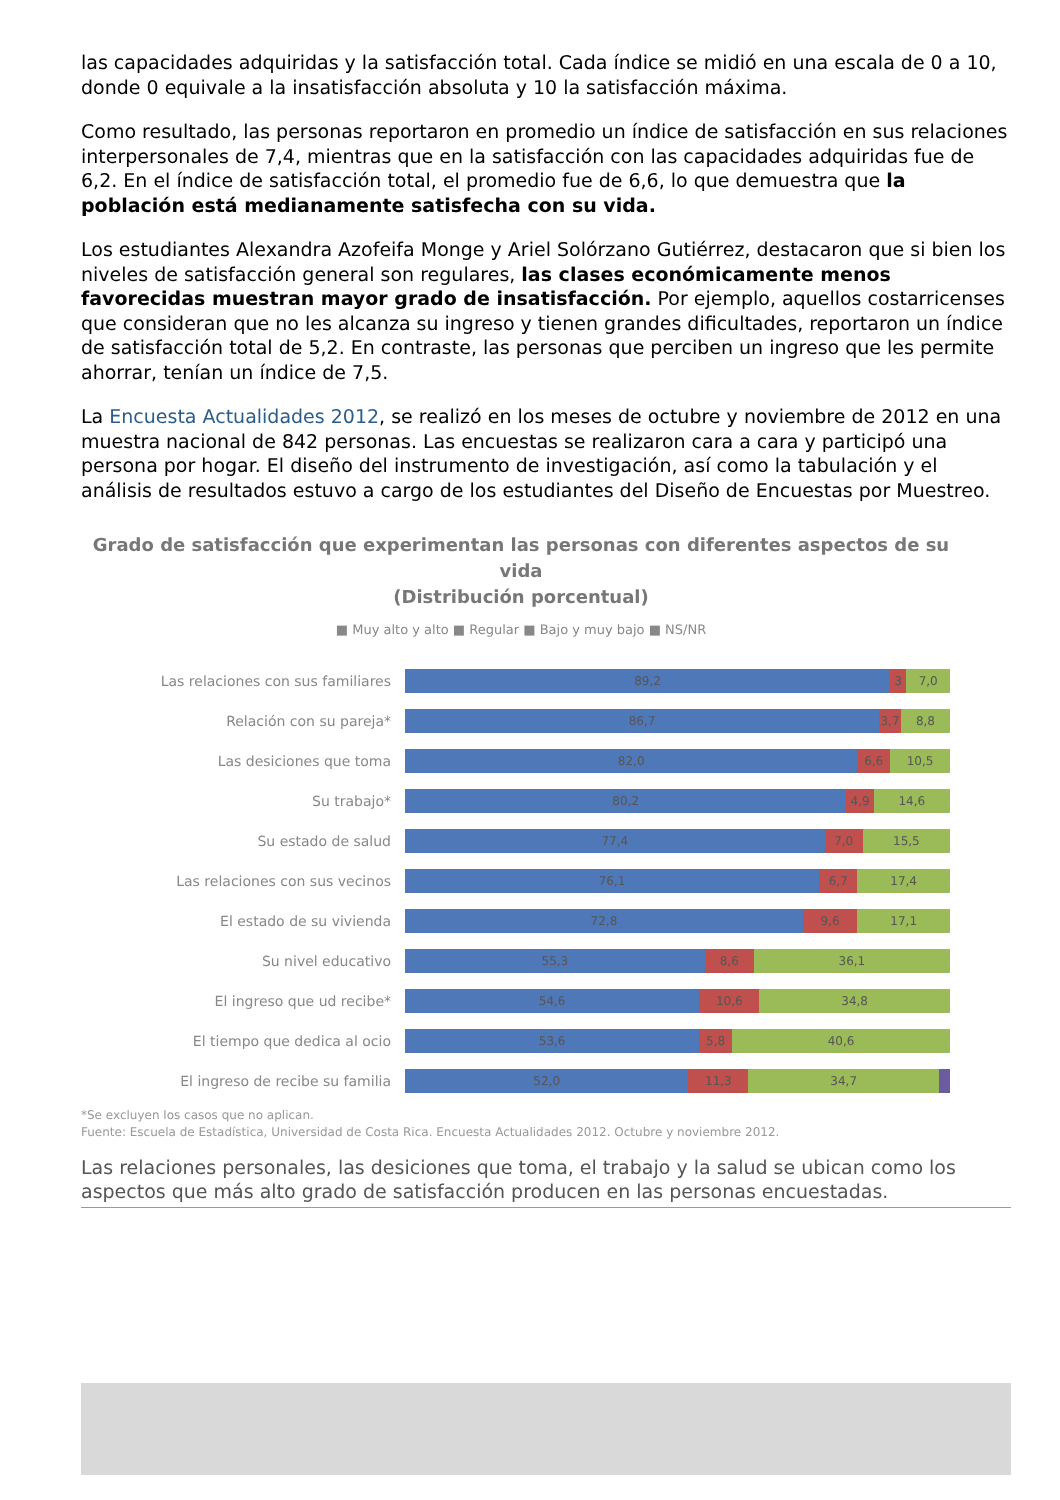las capacidades adquiridas y la satisfacción total. Cada índice se midió en una escala de 0 a 10, donde 0 equivale a la insatisfacción absoluta y 10 la satisfacción máxima.
Como resultado, las personas reportaron en promedio un índice de satisfacción en sus relaciones interpersonales de 7,4, mientras que en la satisfacción con las capacidades adquiridas fue de 6,2. En el índice de satisfacción total, el promedio fue de 6,6, lo que demuestra que la población está medianamente satisfecha con su vida.
Los estudiantes Alexandra Azofeifa Monge y Ariel Solórzano Gutiérrez, destacaron que si bien los niveles de satisfacción general son regulares, las clases económicamente menos favorecidas muestran mayor grado de insatisfacción. Por ejemplo, aquellos costarricenses que consideran que no les alcanza su ingreso y tienen grandes dificultades, reportaron un índice de satisfacción total de 5,2. En contraste, las personas que perciben un ingreso que les permite ahorrar, tenían un índice de 7,5.
La Encuesta Actualidades 2012, se realizó en los meses de octubre y noviembre de 2012 en una muestra nacional de 842 personas. Las encuestas se realizaron cara a cara y participó una persona por hogar. El diseño del instrumento de investigación, así como la tabulación y el análisis de resultados estuvo a cargo de los estudiantes del Diseño de Encuestas por Muestreo.
Grado de satisfacción que experimentan las personas con diferentes aspectos de su vida
(Distribución porcentual)
■ Muy alto y alto ■ Regular ■ Bajo y muy bajo ■ NS/NR
Las relaciones con sus familiares
89,2 3 7,0
Relación con su pareja*
86,7 3,7 8,8
Las desiciones que toma
82,0 6,6 10,5
Su trabajo*
80,2 4,9 14,6
Su estado de salud
77,4 7,0 15,5
Las relaciones con sus vecinos
76,1 6,7 17,4
El estado de su vivienda
72,8 9,6 17,1
Su nivel educativo
55,3 8,6 36,1
El ingreso que ud recibe*
54,6 10,6 34,8
El tiempo que dedica al ocio
53,6 5,8 40,6
El ingreso de recibe su familia
52,0 11,3 34,7
*Se excluyen los casos que no aplican.
Fuente: Escuela de Estadística, Universidad de Costa Rica. Encuesta Actualidades 2012. Octubre y noviembre 2012.
Las relaciones personales, las desiciones que toma, el trabajo y la salud se ubican como los aspectos que más alto grado de satisfacción producen en las personas encuestadas.